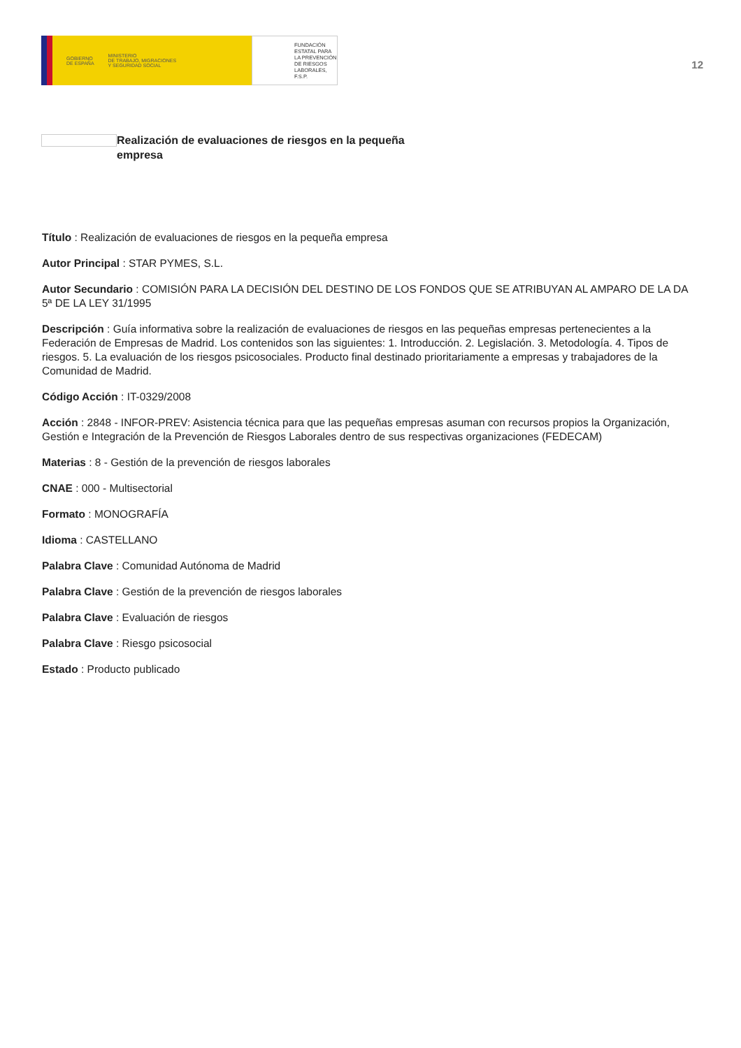GOBIERNO
DE ESPAÑA MINISTERIO
DE TRABAJO, MIGRACIONES
Y SEGURIDAD SOCIAL
FUNDACIÓN
ESTATAL PARA
LA PREVENCIÓN
DE RIESGOS
LABORALES, F.S.P.
12
Realización de evaluaciones de riesgos en la pequeña empresa
Título : Realización de evaluaciones de riesgos en la pequeña empresa
Autor Principal : STAR PYMES, S.L.
Autor Secundario : COMISIÓN PARA LA DECISIÓN DEL DESTINO DE LOS FONDOS QUE SE ATRIBUYAN AL AMPARO DE LA DA 5ª DE LA LEY 31/1995
Descripción : Guía informativa sobre la realización de evaluaciones de riesgos en las pequeñas empresas pertenecientes a la Federación de Empresas de Madrid. Los contenidos son las siguientes: 1. Introducción. 2. Legislación. 3. Metodología. 4. Tipos de riesgos. 5. La evaluación de los riesgos psicosociales. Producto final destinado prioritariamente a empresas y trabajadores de la Comunidad de Madrid.
Código Acción : IT-0329/2008
Acción : 2848 - INFOR-PREV: Asistencia técnica para que las pequeñas empresas asuman con recursos propios la Organización, Gestión e Integración de la Prevención de Riesgos Laborales dentro de sus respectivas organizaciones (FEDECAM)
Materias : 8 - Gestión de la prevención de riesgos laborales
CNAE : 000 - Multisectorial
Formato : MONOGRAFÍA
Idioma : CASTELLANO
Palabra Clave : Comunidad Autónoma de Madrid
Palabra Clave : Gestión de la prevención de riesgos laborales
Palabra Clave : Evaluación de riesgos
Palabra Clave : Riesgo psicosocial
Estado : Producto publicado